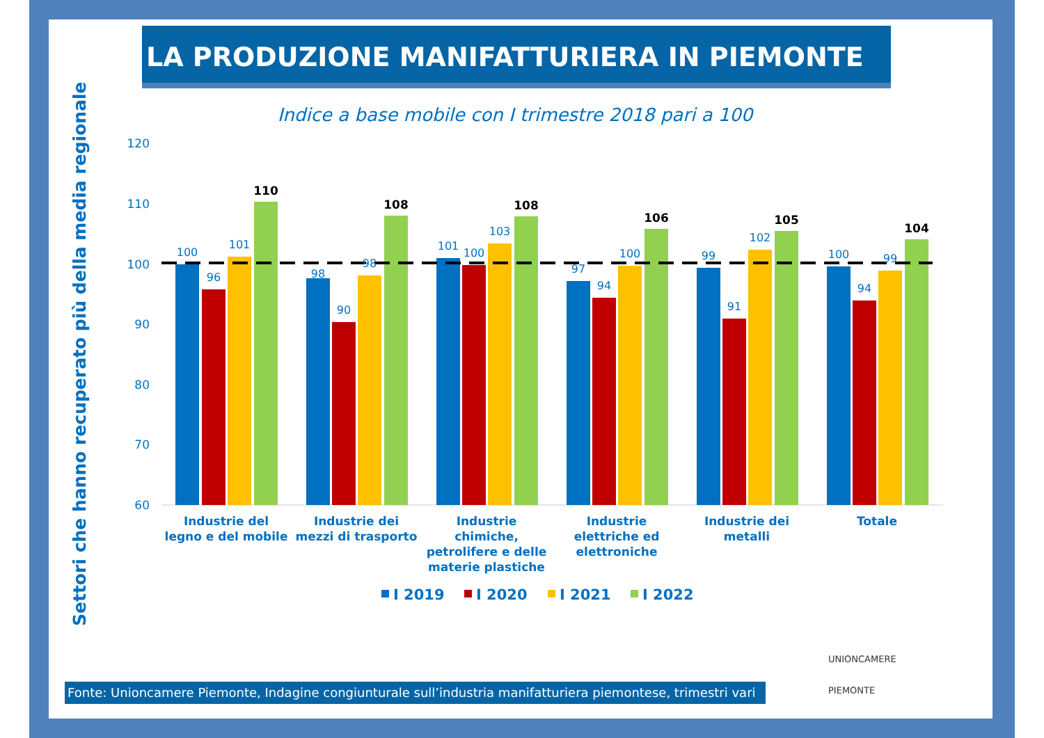LA PRODUZIONE MANIFATTURIERA IN PIEMONTE
Indice a base mobile con I trimestre 2018 pari a 100
Settori che hanno recuperato più della media regionale
120
110
100
90
80
70
60
100
96
101
98
90
98
101
100
103
97
94
100
99
91
102
100
94
99
110
108
108
106
105
104
Industrie del
legno e del mobile
Industrie dei
mezzi di trasporto
Industrie
chimiche,
petrolifere e delle
materie plastiche
Industrie
elettriche ed
elettroniche
Industrie dei
metalli
Totale
I 2019
I 2020
I 2021
I 2022
Fonte: Unioncamere Piemonte, Indagine congiunturale sull’industria manifatturiera piemontese, trimestri vari
UNIONCAMERE
PIEMONTE